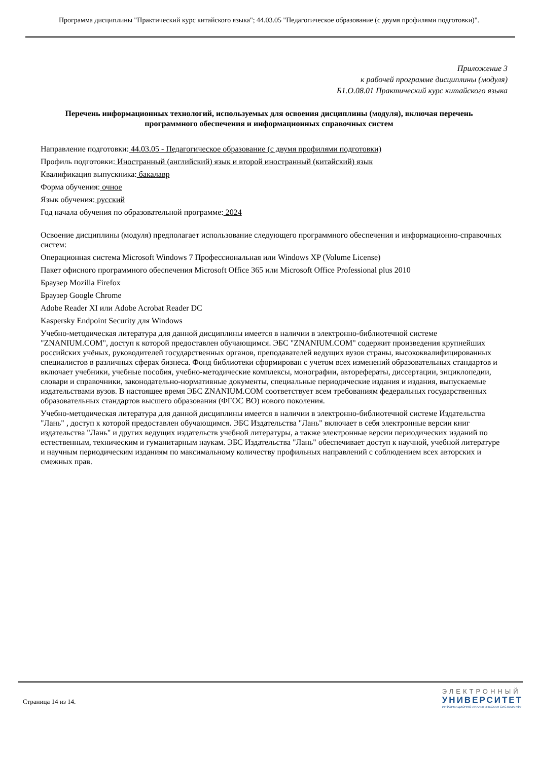Программа дисциплины "Практический курс китайского языка"; 44.03.05 "Педагогическое образование (с двумя профилями подготовки)".
Приложение 3
к рабочей программе дисциплины (модуля)
Б1.О.08.01 Практический курс китайского языка
Перечень информационных технологий, используемых для освоения дисциплины (модуля), включая перечень программного обеспечения и информационных справочных систем
Направление подготовки: 44.03.05 - Педагогическое образование (с двумя профилями подготовки)
Профиль подготовки: Иностранный (английский) язык и второй иностранный (китайский) язык
Квалификация выпускника: бакалавр
Форма обучения: очное
Язык обучения: русский
Год начала обучения по образовательной программе: 2024
Освоение дисциплины (модуля) предполагает использование следующего программного обеспечения и информационно-справочных систем:
Операционная система Microsoft Windows 7 Профессиональная или Windows XP (Volume License)
Пакет офисного программного обеспечения Microsoft Office 365 или Microsoft Office Professional plus 2010
Браузер Mozilla Firefox
Браузер Google Chrome
Adobe Reader XI или Adobe Acrobat Reader DC
Kaspersky Endpoint Security для Windows
Учебно-методическая литература для данной дисциплины имеется в наличии в электронно-библиотечной системе "ZNANIUM.COM", доступ к которой предоставлен обучающимся. ЭБС "ZNANIUM.COM" содержит произведения крупнейших российских учёных, руководителей государственных органов, преподавателей ведущих вузов страны, высококвалифицированных специалистов в различных сферах бизнеса. Фонд библиотеки сформирован с учетом всех изменений образовательных стандартов и включает учебники, учебные пособия, учебно-методические комплексы, монографии, авторефераты, диссертации, энциклопедии, словари и справочники, законодательно-нормативные документы, специальные периодические издания и издания, выпускаемые издательствами вузов. В настоящее время ЭБС ZNANIUM.COM соответствует всем требованиям федеральных государственных образовательных стандартов высшего образования (ФГОС ВО) нового поколения.
Учебно-методическая литература для данной дисциплины имеется в наличии в электронно-библиотечной системе Издательства "Лань" , доступ к которой предоставлен обучающимся. ЭБС Издательства "Лань" включает в себя электронные версии книг издательства "Лань" и других ведущих издательств учебной литературы, а также электронные версии периодических изданий по естественным, техническим и гуманитарным наукам. ЭБС Издательства "Лань" обеспечивает доступ к научной, учебной литературе и научным периодическим изданиям по максимальному количеству профильных направлений с соблюдением всех авторских и смежных прав.
Страница 14 из 14.
ЭЛЕКТРОННЫЙ
УНИВЕРСИТЕТ
ИНФОРМАЦИОННО-АНАЛИТИЧЕСКАЯ СИСТЕМА КФУ